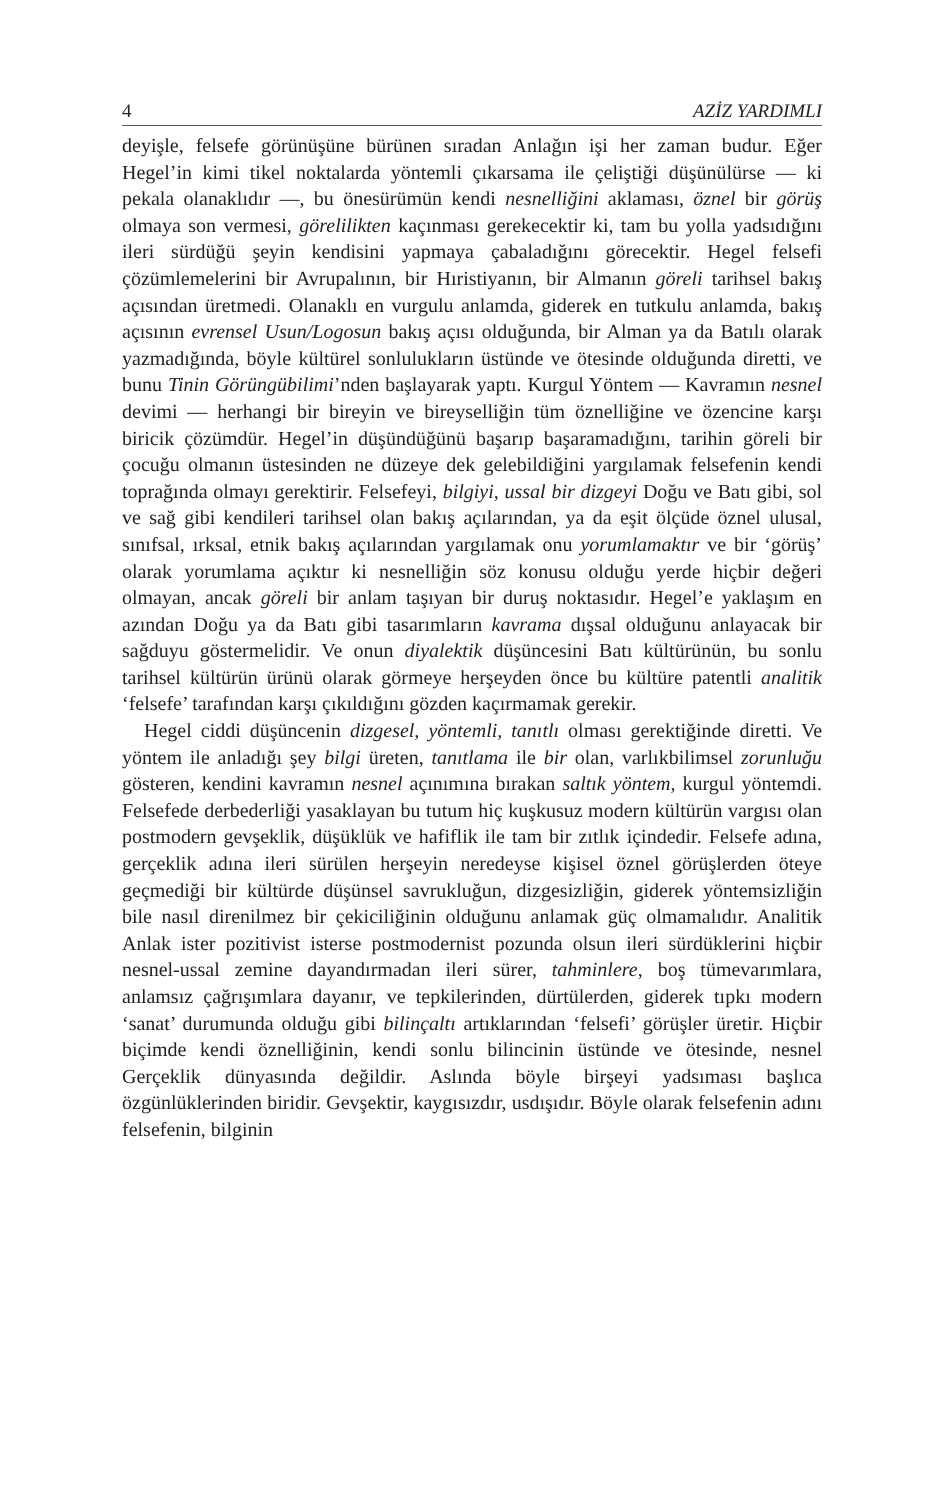4 AZİZ YARDIMLI
deyişle, felsefe görünüşüne bürünen sıradan Anlağın işi her zaman budur. Eğer Hegel’in kimi tikel noktalarda yöntemli çıkarsama ile çelişt­iği düşünülürse — ki pekala olanaklıdır —, bu önesürümün kendi nesnelliğini aklaması, öznel bir görüş olmaya son vermesi, görelilikten kaçınması gerekecektir ki, tam bu yolla yadsıdığını ileri sürdüğü şeyin kendisini yapmaya çabaladığını görecektir. Hegel felsefi çözümlemelerini bir Avrupalının, bir Hıristiyanın, bir Almanın göreli tarihsel bakış açısından üretmedi. Olanaklı en vurgulu anlamda, giderek en tutkulu anlamda, bakış açısının evrensel Usun/Logosun bakış açısı olduğunda, bir Alman ya da Batılı olarak yazmadığında, böyle kültürel sonlulukların üstünde ve ötesinde olduğunda diretti, ve bunu Tinin Görüngübilimi’nden başlayarak yaptı. Kurgul Yöntem — Kavramın nesnel devimi — herhangi bir bireyin ve bireyselliğin tüm öznelliğine ve özencine karşı biricik çözümdür. Hegel’in düşündüğünü başarıp başaramadığını, tarihin göreli bir çocuğu olmanın üstesinden ne düzeye dek gelebildiğini yargılamak felsefenin kendi toprağında olmayı gerektirir. Felsefeyi, bilgiyi, ussal bir dizgeyi Doğu ve Batı gibi, sol ve sağ gibi kendileri tarihsel olan bakış açılarından, ya da eşit ölçüde öznel ulusal, sınıfsal, ırksal, etnik bakış açılarından yargılamak onu yorumlamaktır ve bir ‘görüş’ olarak yorumlama açıktır ki nesnelliğin söz konusu olduğu yerde hiçbir değeri olmayan, ancak göreli bir anlam taşıyan bir duruş noktasıdır. Hegel’e yaklaşım en azından Doğu ya da Batı gibi tasarımların kavrama dışsal olduğunu anlayacak bir sağduyu göstermelidir. Ve onun diyalektik düşüncesini Batı kültürünün, bu sonlu tarihsel kültürün ürünü olarak görmeye herşeyden önce bu kültüre patentli analitik ‘felsefe’ tarafından karşı çıkıldığını gözden kaçırmamak gerekir.
Hegel ciddi düşüncenin dizgesel, yöntemli, tanıtlı olması gerektiğinde diretti. Ve yöntem ile anladığı şey bilgi üreten, tanıtlama ile bir olan, varlıkbilimsel zorunluğu gösteren, kendini kavramın nesnel açınımına bırakan saltık yöntem, kurgul yöntemdi. Felsefede derbederliği yasaklayan bu tutum hiç kuşkusuz modern kültürün vargısı olan postmodern gevşeklik, düşüklük ve hafiflik ile tam bir zıtlık içindedir. Felsefe adına, gerçeklik adına ileri sürülen herşeyin neredeyse kişisel öznel görüşlerden öteye geçmediği bir kültürde düşünsel savrukluğun, dizgesizliğin, giderek yöntemsizliğin bile nasıl direnilmez bir çekiciliğinin olduğunu anlamak güç olmamalıdır. Analitik Anlak ister pozitivist isterse postmodernist pozunda olsun ileri sürdüklerini hiçbir nesnel-ussal zemine dayandırmadan ileri sürer, tahminlere, boş tümevarımlara, anlamsız çağrışımlara dayanır, ve tepkilerinden, dürtülerden, giderek tıpkı modern ‘sanat’ durumunda olduğu gibi bilinçaltı artıklarından ‘felsefi’ görüşler üretir. Hiçbir biçimde kendi öznelliğinin, kendi sonlu bilincinin üstünde ve ötesinde, nesnel Gerçeklik dünyasında değildir. Aslında böyle birşeyi yadsıması başlıca özgünlüklerinden biridir. Gevşektir, kaygısızdır, usdışıdır. Böyle olarak felsefenin adını felsefenin, bilginin